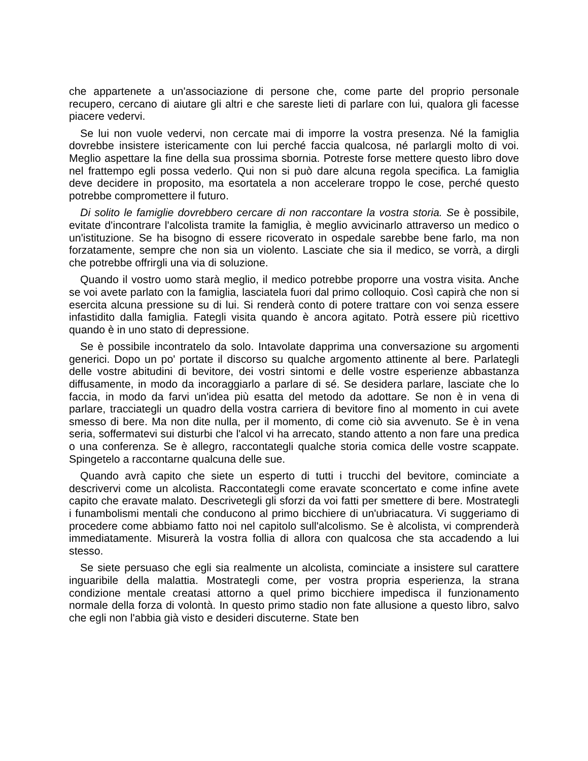che appartenete a un'associazione di persone che, come parte del proprio personale recupero, cercano di aiutare gli altri e che sareste lieti di parlare con lui, qualora gli facesse piacere vedervi.
Se lui non vuole vedervi, non cercate mai di imporre la vostra presenza. Né la famiglia dovrebbe insistere istericamente con lui perché faccia qualcosa, né parlargli molto di voi. Meglio aspettare la fine della sua prossima sbornia. Potreste forse mettere questo libro dove nel frattempo egli possa vederlo. Qui non si può dare alcuna regola specifica. La famiglia deve decidere in proposito, ma esortatela a non accelerare troppo le cose, perché questo potrebbe compromettere il futuro.
Di solito le famiglie dovrebbero cercare di non raccontare la vostra storia. Se è possibile, evitate d'incontrare l'alcolista tramite la famiglia, è meglio avvicinarlo attraverso un medico o un'istituzione. Se ha bisogno di essere ricoverato in ospedale sarebbe bene farlo, ma non forzatamente, sempre che non sia un violento. Lasciate che sia il medico, se vorrà, a dirgli che potrebbe offrirgli una via di soluzione.
Quando il vostro uomo starà meglio, il medico potrebbe proporre una vostra visita. Anche se voi avete parlato con la famiglia, lasciatela fuori dal primo colloquio. Così capirà che non si esercita alcuna pressione su di lui. Si renderà conto di potere trattare con voi senza essere infastidito dalla famiglia. Fategli visita quando è ancora agitato. Potrà essere più ricettivo quando è in uno stato di depressione.
Se è possibile incontratelo da solo. Intavolate dapprima una conversazione su argomenti generici. Dopo un po' portate il discorso su qualche argomento attinente al bere. Parlategli delle vostre abitudini di bevitore, dei vostri sintomi e delle vostre esperienze abbastanza diffusamente, in modo da incoraggiarlo a parlare di sé. Se desidera parlare, lasciate che lo faccia, in modo da farvi un'idea più esatta del metodo da adottare. Se non è in vena di parlare, tracciategli un quadro della vostra carriera di bevitore fino al momento in cui avete smesso di bere. Ma non dite nulla, per il momento, di come ciò sia avvenuto. Se è in vena seria, soffermatevi sui disturbi che l'alcol vi ha arrecato, stando attento a non fare una predica o una conferenza. Se è allegro, raccontategli qualche storia comica delle vostre scappate. Spingetelo a raccontarne qualcuna delle sue.
Quando avrà capito che siete un esperto di tutti i trucchi del bevitore, cominciate a descrivervi come un alcolista. Raccontategli come eravate sconcertato e come infine avete capito che eravate malato. Descrivetegli gli sforzi da voi fatti per smettere di bere. Mostrategli i funambolismi mentali che conducono al primo bicchiere di un'ubriacatura. Vi suggeriamo di procedere come abbiamo fatto noi nel capitolo sull'alcolismo. Se è alcolista, vi comprenderà immediatamente. Misurerà la vostra follia di allora con qualcosa che sta accadendo a lui stesso.
Se siete persuaso che egli sia realmente un alcolista, cominciate a insistere sul carattere inguaribile della malattia. Mostrategli come, per vostra propria esperienza, la strana condizione mentale creatasi attorno a quel primo bicchiere impedisca il funzionamento normale della forza di volontà. In questo primo stadio non fate allusione a questo libro, salvo che egli non l'abbia già visto e desideri discuterne. State ben